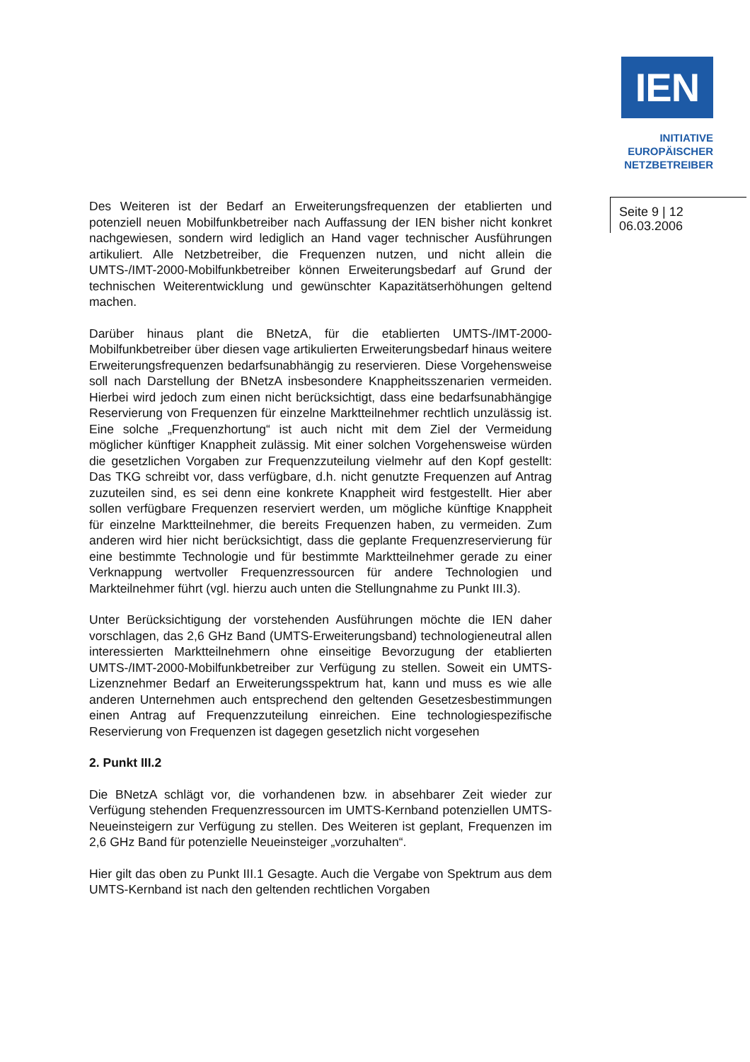IEN
INITIATIVE
EUROPÄISCHER
NETZBETREIBER
Seite 9 | 12
06.03.2006
Des Weiteren ist der Bedarf an Erweiterungsfrequenzen der etablierten und potenziell neuen Mobilfunkbetreiber nach Auffassung der IEN bisher nicht konkret nachgewiesen, sondern wird lediglich an Hand vager technischer Ausführungen artikuliert. Alle Netzbetreiber, die Frequenzen nutzen, und nicht allein die UMTS-/IMT-2000-Mobilfunkbetreiber können Erweiterungs­bedarf auf Grund der technischen Weiterentwicklung und gewünschter Ka­pazitätserhöhungen geltend machen.
Darüber hinaus plant die BNetzA, für die etablierten UMTS-/IMT-2000-Mobilfunkbetreiber über diesen vage artikulierten Erweiterungsbedarf hin­aus weitere Erweiterungsfrequenzen bedarfsunabhängig zu reservieren. Diese Vorgehensweise soll nach Darstellung der BNetzA insbesondere Knappheitsszenarien vermeiden. Hierbei wird jedoch zum einen nicht be­rücksichtigt, dass eine bedarfsunabhängige Reservierung von Frequenzen für einzelne Marktteilnehmer rechtlich unzulässig ist. Eine solche „Fre­quenzhortung“ ist auch nicht mit dem Ziel der Vermeidung möglicher künf­tiger Knappheit zulässig. Mit einer solchen Vorgehensweise würden die gesetzlichen Vorgaben zur Frequenzzuteilung vielmehr auf den Kopf ge­stellt: Das TKG schreibt vor, dass verfügbare, d.h. nicht genutzte Frequen­zen auf Antrag zuzuteilen sind, es sei denn eine konkrete Knappheit wird festgestellt. Hier aber sollen verfügbare Frequenzen reserviert werden, um mögliche künftige Knappheit für einzelne Marktteilnehmer, die bereits Fre­quenzen haben, zu vermeiden. Zum anderen wird hier nicht berücksichtigt, dass die geplante Frequenzreservierung für eine bestimmte Technologie und für bestimmte Marktteilnehmer gerade zu einer Verknappung wertvoller Frequenzressourcen für andere Technologien und Markteilnehmer führt (vgl. hierzu auch unten die Stellungnahme zu Punkt III.3).
Unter Berücksichtigung der vorstehenden Ausführungen möchte die IEN daher vorschlagen, das 2,6 GHz Band (UMTS-Erweiterungsband) techno­logieneutral allen interessierten Marktteilnehmern ohne einseitige Bevorzu­gung der etablierten UMTS-/IMT-2000-Mobilfunkbetreiber zur Verfügung zu stellen. Soweit ein UMTS-Lizenznehmer Bedarf an Erweiterungsspektrum hat, kann und muss es wie alle anderen Unternehmen auch entsprechend den geltenden Gesetzesbestimmungen einen Antrag auf Frequenzzutei­lung einreichen. Eine technologiespezifische Reservierung von Frequenzen ist dagegen gesetzlich nicht vorgesehen
2. Punkt III.2
Die BNetzA schlägt vor, die vorhandenen bzw. in absehbarer Zeit wieder zur Verfügung stehenden Frequenzressourcen im UMTS-Kernband poten­ziellen UMTS-Neueinsteigern zur Verfügung zu stellen. Des Weiteren ist geplant, Frequenzen im 2,6 GHz Band für potenzielle Neueinsteiger „vor­zuhalten“.
Hier gilt das oben zu Punkt III.1 Gesagte. Auch die Vergabe von Spektrum aus dem UMTS-Kernband ist nach den geltenden rechtlichen Vorgaben